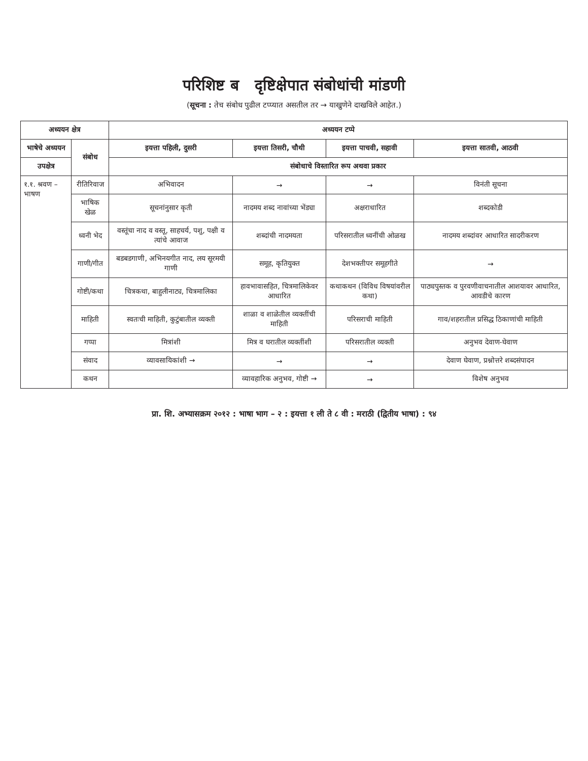परिशिष्ट ब दृष्टिक्षेपात संबोधांची मांडणी
(सूचना : तेच संबोध पुढील टप्प्यात असतील तर → याखुणेने दाखविले आहेत.)
| अध्ययन क्षेत्र | | अध्ययन टप्पे | | | |
| --- | --- | --- | --- | --- | --- |
| भाषेचे अध्ययन | संबोध | इयत्ता पहिली, दुसरी | इयत्ता तिसरी, चौथी | इयत्ता पाचवी, सहावी | इयत्ता सातवी, आठवी |
| उपक्षेत्र | | संबोधाचे विस्तारित रूप अथवा प्रकार | | | |
| १.१. श्रवण – भाषण | रीतिरिवाज | अभिवादन | → | → | विनंती सूचना |
| | भाषिक खेळ | सूचनांनुसार कृती | नादमय शब्द नावांच्या भेंड्या | अक्षराधारित | शब्दकोडी |
| | ध्वनी भेद | वस्तूंचा नाद व वस्तू, साहचर्य, पशु, पक्षी व त्यांचे आवाज | शब्दांची नादमयता | परिसरातील ध्वनींची ओळख | नादमय शब्दांवर आधारित सादरीकरण |
| | गाणी/गीत | बडबडगाणी, अभिनयगीत नाद, लय सूरमयी गाणी | समूह, कृतियुक्त | देशभक्तीपर समूहगीते | → |
| | गोष्टी/कथा | चित्रकथा, बाहुलीनाट्य, चित्रमालिका | हावभावासहित, चित्रमालिकेवर आधारित | कथाकथन (विविध विषयांवरील कथा) | पाठ्यपुस्तक व पुरवणीवाचनातील आशयावर आधारित, आवडीचे कारण |
| | माहिती | स्वतःची माहिती, कुटुंबातील व्यक्ती | शाळा व शाळेतील व्यक्तींची माहिती | परिसराची माहिती | गाव/शहरातील प्रसिद्ध ठिकाणांची माहिती |
| | गप्पा | मित्रांशी | मित्र व घरातील व्यक्तींशी | परिसरातील व्यक्ती | अनुभव देवाण-घेवाण |
| | संवाद | व्यावसायिकांशी → | → | → | देवाण घेवाण, प्रश्नोत्तरे शब्दसंपादन |
| | कथन | | व्यावहारिक अनुभव, गोष्टी → | → | विशेष अनुभव |
प्रा. शि. अभ्यासक्रम २०१२ : भाषा भाग – २ : इयत्ता १ ली ते ८ वी : मराठी (द्वितीय भाषा) : ९४